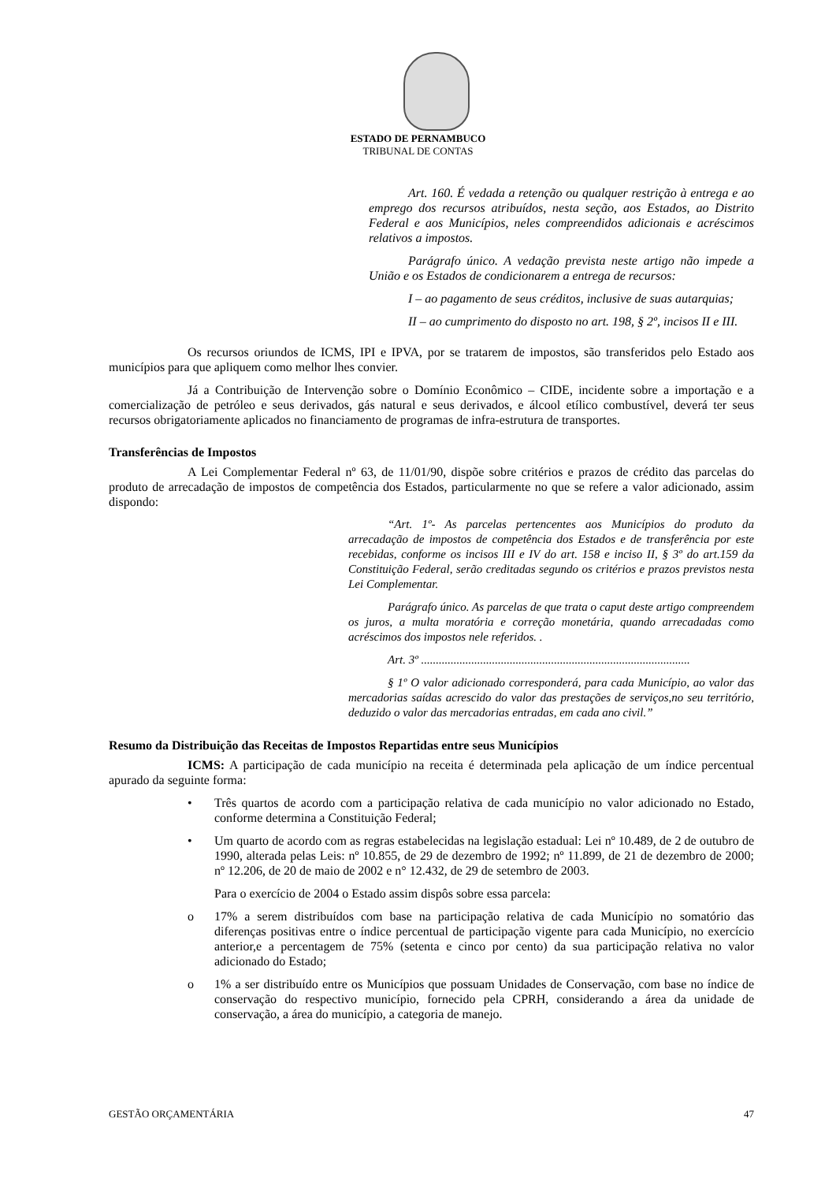ESTADO DE PERNAMBUCO
TRIBUNAL DE CONTAS
Art. 160. É vedada a retenção ou qualquer restrição à entrega e ao emprego dos recursos atribuídos, nesta seção, aos Estados, ao Distrito Federal e aos Municípios, neles compreendidos adicionais e acréscimos relativos a impostos.
Parágrafo único. A vedação prevista neste artigo não impede a União e os Estados de condicionarem a entrega de recursos:
I – ao pagamento de seus créditos, inclusive de suas autarquias;
II – ao cumprimento do disposto no art. 198, § 2º, incisos II e III.
Os recursos oriundos de ICMS, IPI e IPVA, por se tratarem de impostos, são transferidos pelo Estado aos municípios para que apliquem como melhor lhes convier.
Já a Contribuição de Intervenção sobre o Domínio Econômico – CIDE, incidente sobre a importação e a comercialização de petróleo e seus derivados, gás natural e seus derivados, e álcool etílico combustível, deverá ter seus recursos obrigatoriamente aplicados no financiamento de programas de infra-estrutura de transportes.
Transferências de Impostos
A Lei Complementar Federal nº 63, de 11/01/90, dispõe sobre critérios e prazos de crédito das parcelas do produto de arrecadação de impostos de competência dos Estados, particularmente no que se refere a valor adicionado, assim dispondo:
“Art. 1º- As parcelas pertencentes aos Municípios do produto da arrecadação de impostos de competência dos Estados e de transferência por este recebidas, conforme os incisos III e IV do art. 158 e inciso II, § 3º do art.159 da Constituição Federal, serão creditadas segundo os critérios e prazos previstos nesta Lei Complementar.
Parágrafo único. As parcelas de que trata o caput deste artigo compreendem os juros, a multa moratória e correção monetária, quando arrecadadas como acréscimos dos impostos nele referidos. .
Art. 3º ...........................................................................................
§ 1º O valor adicionado corresponderá, para cada Município, ao valor das mercadorias saídas acrescido do valor das prestações de serviços,no seu território, deduzido o valor das mercadorias entradas, em cada ano civil.”
Resumo da Distribuição das Receitas de Impostos Repartidas entre seus Municípios
ICMS: A participação de cada município na receita é determinada pela aplicação de um índice percentual apurado da seguinte forma:
• Três quartos de acordo com a participação relativa de cada município no valor adicionado no Estado, conforme determina a Constituição Federal;
• Um quarto de acordo com as regras estabelecidas na legislação estadual: Lei nº 10.489, de 2 de outubro de 1990, alterada pelas Leis: nº 10.855, de 29 de dezembro de 1992; nº 11.899, de 21 de dezembro de 2000; nº 12.206, de 20 de maio de 2002 e n° 12.432, de 29 de setembro de 2003.
Para o exercício de 2004 o Estado assim dispôs sobre essa parcela:
o 17% a serem distribuídos com base na participação relativa de cada Município no somatório das diferenças positivas entre o índice percentual de participação vigente para cada Município, no exercício anterior,e a percentagem de 75% (setenta e cinco por cento) da sua participação relativa no valor adicionado do Estado;
o 1% a ser distribuído entre os Municípios que possuam Unidades de Conservação, com base no índice de conservação do respectivo município, fornecido pela CPRH, considerando a área da unidade de conservação, a área do município, a categoria de manejo.
GESTÃO ORÇAMENTÁRIA 47